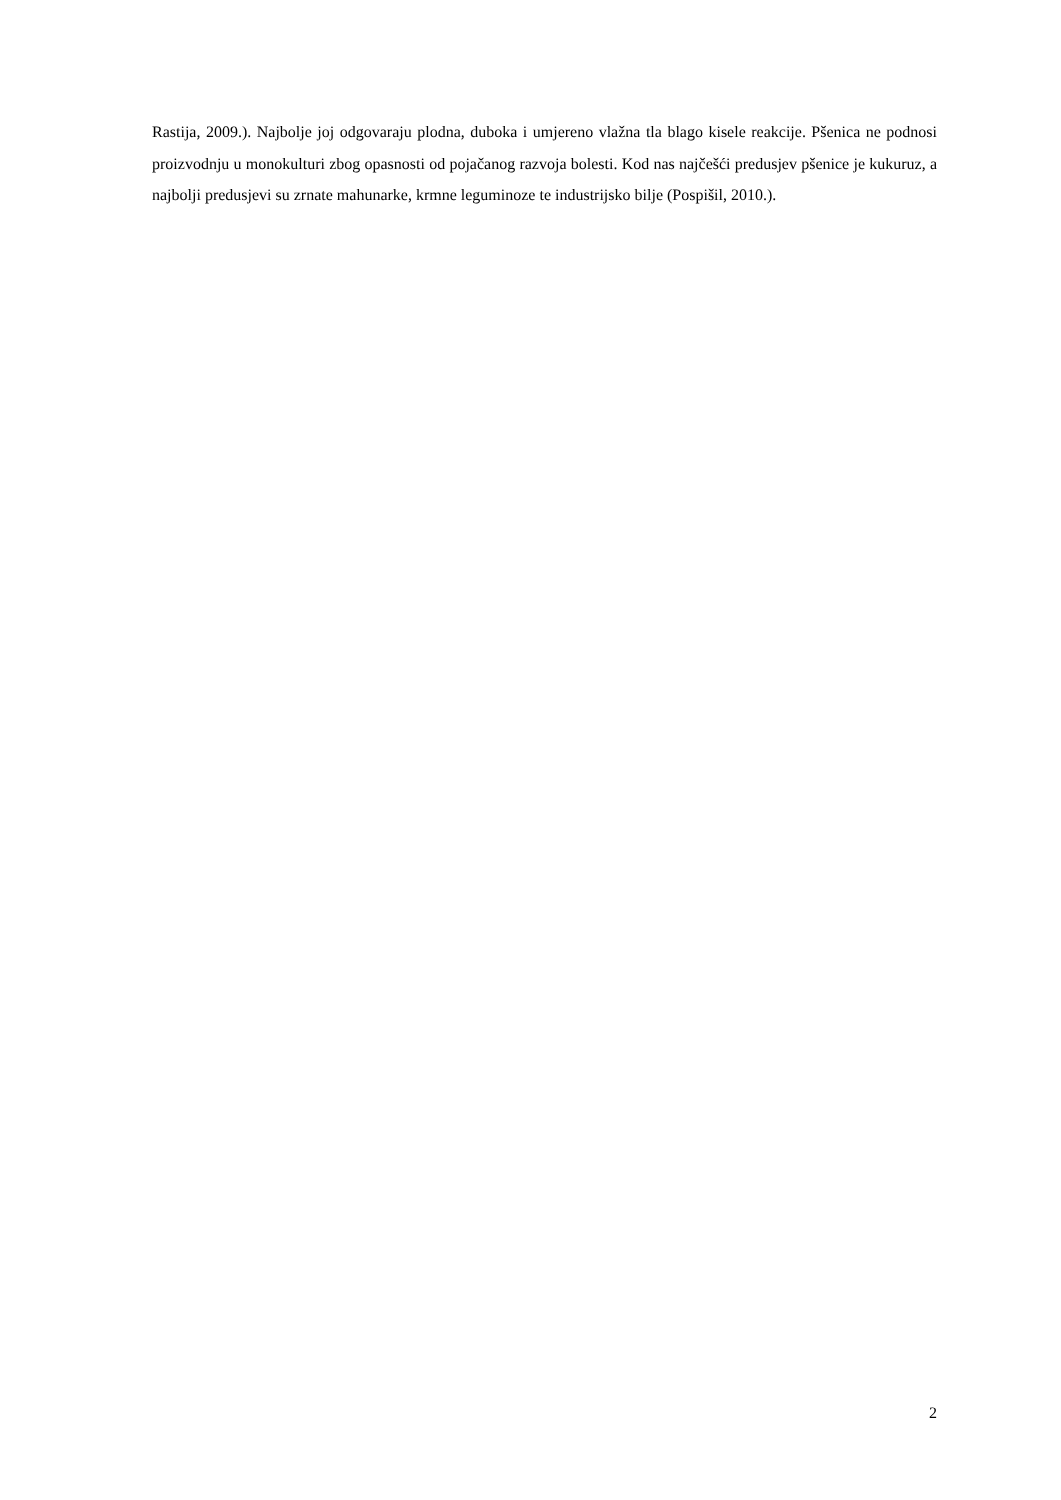Rastija, 2009.). Najbolje joj odgovaraju plodna, duboka i umjereno vlažna tla blago kisele reakcije. Pšenica ne podnosi proizvodnju u monokulturi zbog opasnosti od pojačanog razvoja bolesti. Kod nas najčešći predusjev pšenice je kukuruz, a najbolji predusjevi su zrnate mahunarke, krmne leguminoze te industrijsko bilje (Pospišil, 2010.).
2